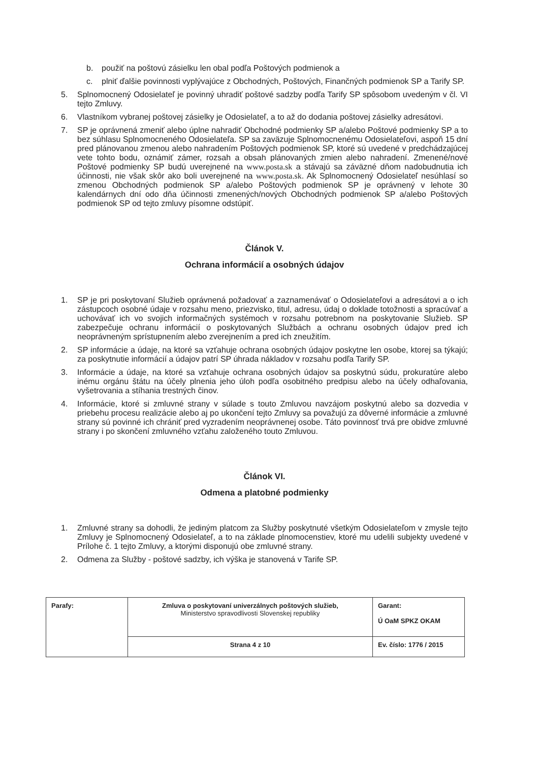b. použiť na poštovú zásielku len obal podľa Poštových podmienok a
c. plniť ďalšie povinnosti vyplývajúce z Obchodných, Poštových, Finančných podmienok SP a Tarify SP.
5. Splnomocnený Odosielateľ je povinný uhradiť poštové sadzby podľa Tarify SP spôsobom uvedeným v čl. VI tejto Zmluvy.
6. Vlastníkom vybranej poštovej zásielky je Odosielateľ, a to až do dodania poštovej zásielky adresátovi.
7. SP je oprávnená zmeniť alebo úplne nahradiť Obchodné podmienky SP a/alebo Poštové podmienky SP a to bez súhlasu Splnomocneného Odosielateľa. SP sa zaväzuje Splnomocnenému Odosielateľovi, aspoň 15 dní pred plánovanou zmenou alebo nahradením Poštových podmienok SP, ktoré sú uvedené v predchádzajúcej vete tohto bodu, oznámiť zámer, rozsah a obsah plánovaných zmien alebo nahradení. Zmenené/nové Poštové podmienky SP budú uverejnené na www.posta.sk a stávajú sa záväzné dňom nadobudnutia ich účinnosti, nie však skôr ako boli uverejnené na www.posta.sk. Ak Splnomocnený Odosielateľ nesúhlasí so zmenou Obchodných podmienok SP a/alebo Poštových podmienok SP je oprávnený v lehote 30 kalendárnych dní odo dňa účinnosti zmenených/nových Obchodných podmienok SP a/alebo Poštových podmienok SP od tejto zmluvy písomne odstúpiť.
Článok V.
Ochrana informácií a osobných údajov
1. SP je pri poskytovaní Služieb oprávnená požadovať a zaznamenávať o Odosielateľovi a adresátovi a o ich zástupcoch osobné údaje v rozsahu meno, priezvisko, titul, adresu, údaj o doklade totožnosti a spracúvať a uchovávať ich vo svojich informačných systémoch v rozsahu potrebnom na poskytovanie Služieb. SP zabezpečuje ochranu informácií o poskytovaných Službách a ochranu osobných údajov pred ich neoprávneným sprístupnením alebo zverejnením a pred ich zneužitím.
2. SP informácie a údaje, na ktoré sa vzťahuje ochrana osobných údajov poskytne len osobe, ktorej sa týkajú; za poskytnutie informácií a údajov patrí SP úhrada nákladov v rozsahu podľa Tarify SP.
3. Informácie a údaje, na ktoré sa vzťahuje ochrana osobných údajov sa poskytnú súdu, prokuratúre alebo inému orgánu štátu na účely plnenia jeho úloh podľa osobitného predpisu alebo na účely odhaľovania, vyšetrovania a stíhania trestných činov.
4. Informácie, ktoré si zmluvné strany v súlade s touto Zmluvou navzájom poskytnú alebo sa dozvedia v priebehu procesu realizácie alebo aj po ukončení tejto Zmluvy sa považujú za dôverné informácie a zmluvné strany sú povinné ich chrániť pred vyzradením neoprávnenej osobe. Táto povinnosť trvá pre obidve zmluvné strany i po skončení zmluvného vzťahu založeného touto Zmluvou.
Článok VI.
Odmena a platobné podmienky
1. Zmluvné strany sa dohodli, že jediným platcom za Služby poskytnuté všetkým Odosielateľom v zmysle tejto Zmluvy je Splnomocnený Odosielateľ, a to na základe plnomocenstiev, ktoré mu udelili subjekty uvedené v Prílohe č. 1 tejto Zmluvy, a ktorými disponujú obe zmluvné strany.
2. Odmena za Služby - poštové sadzby, ich výška je stanovená v Tarife SP.
| Parafy: | Zmluva o poskytovaní univerzálnych poštových služieb, Ministerstvo spravodlivosti Slovenskej republiky | Garant: Ú OaM SPKZ OKAM |
| | Strana 4 z 10 | Ev. číslo: 1776 / 2015 |